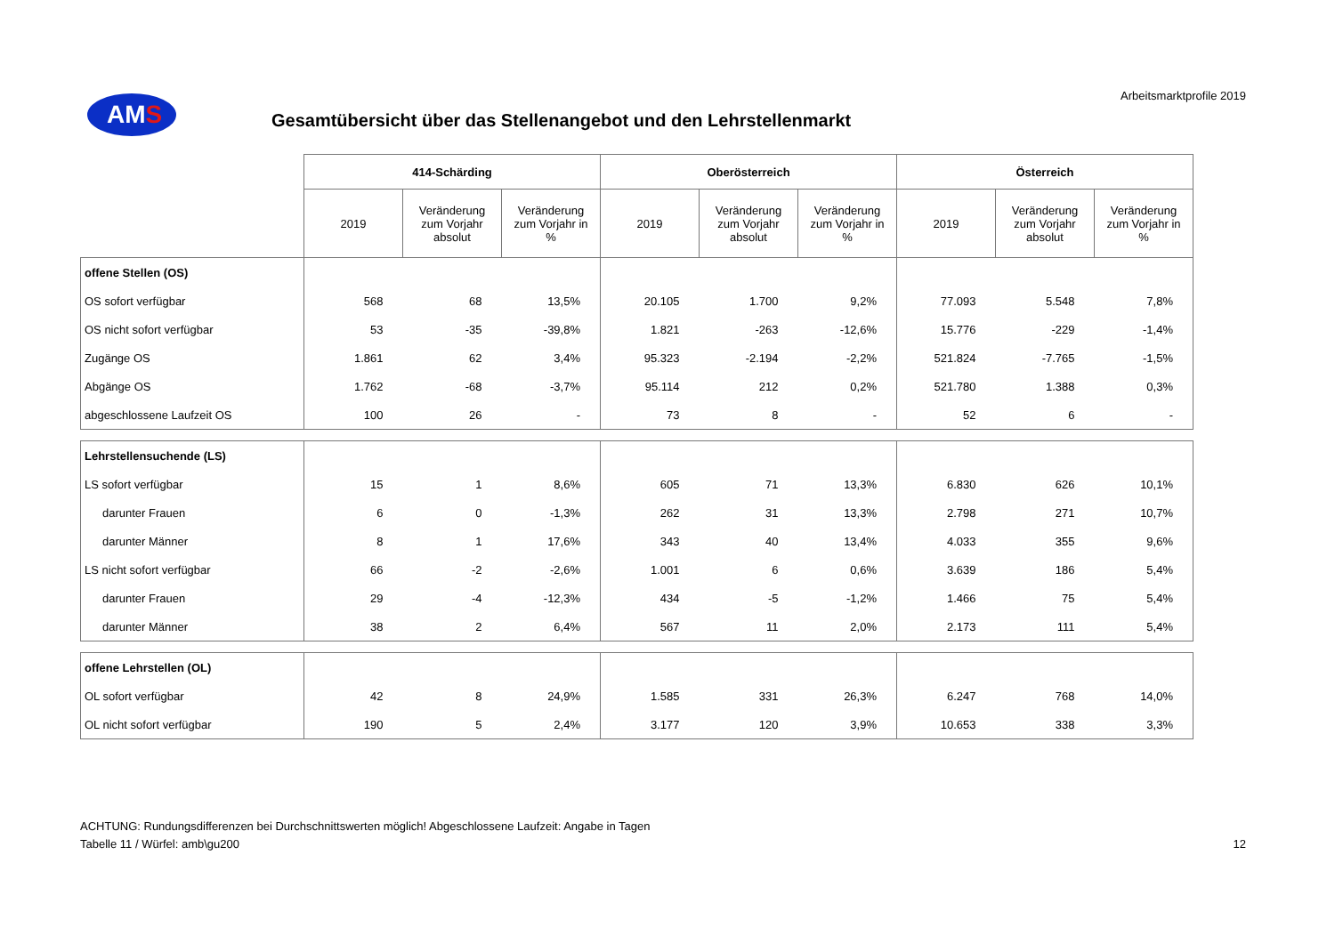Arbeitsmarktprofile 2019
AMS
Gesamtübersicht über das Stellenangebot und den Lehrstellenmarkt
| | 414-Schärding | | | Oberösterreich | | | Österreich | | |
| --- | --- | --- | --- | --- | --- | --- | --- | --- | --- |
| | 2019 | Veränderung zum Vorjahr absolut | Veränderung zum Vorjahr in % | 2019 | Veränderung zum Vorjahr absolut | Veränderung zum Vorjahr in % | 2019 | Veränderung zum Vorjahr absolut | Veränderung zum Vorjahr in % |
| offene Stellen (OS) | | | | | | | | | |
| OS sofort verfügbar | 568 | 68 | 13,5% | 20.105 | 1.700 | 9,2% | 77.093 | 5.548 | 7,8% |
| OS nicht sofort verfügbar | 53 | -35 | -39,8% | 1.821 | -263 | -12,6% | 15.776 | -229 | -1,4% |
| Zugänge OS | 1.861 | 62 | 3,4% | 95.323 | -2.194 | -2,2% | 521.824 | -7.765 | -1,5% |
| Abgänge OS | 1.762 | -68 | -3,7% | 95.114 | 212 | 0,2% | 521.780 | 1.388 | 0,3% |
| abgeschlossene Laufzeit OS | 100 | 26 | - | 73 | 8 | - | 52 | 6 | - |
| Lehrstellensuchende (LS) | | | | | | | | | |
| LS sofort verfügbar | 15 | 1 | 8,6% | 605 | 71 | 13,3% | 6.830 | 626 | 10,1% |
| darunter Frauen | 6 | 0 | -1,3% | 262 | 31 | 13,3% | 2.798 | 271 | 10,7% |
| darunter Männer | 8 | 1 | 17,6% | 343 | 40 | 13,4% | 4.033 | 355 | 9,6% |
| LS nicht sofort verfügbar | 66 | -2 | -2,6% | 1.001 | 6 | 0,6% | 3.639 | 186 | 5,4% |
| darunter Frauen | 29 | -4 | -12,3% | 434 | -5 | -1,2% | 1.466 | 75 | 5,4% |
| darunter Männer | 38 | 2 | 6,4% | 567 | 11 | 2,0% | 2.173 | 111 | 5,4% |
| offene Lehrstellen (OL) | | | | | | | | | |
| OL sofort verfügbar | 42 | 8 | 24,9% | 1.585 | 331 | 26,3% | 6.247 | 768 | 14,0% |
| OL nicht sofort verfügbar | 190 | 5 | 2,4% | 3.177 | 120 | 3,9% | 10.653 | 338 | 3,3% |
ACHTUNG: Rundungsdifferenzen bei Durchschnittswerten möglich! Abgeschlossene Laufzeit: Angabe in Tagen
Tabelle 11 / Würfel: amb\gu200
12